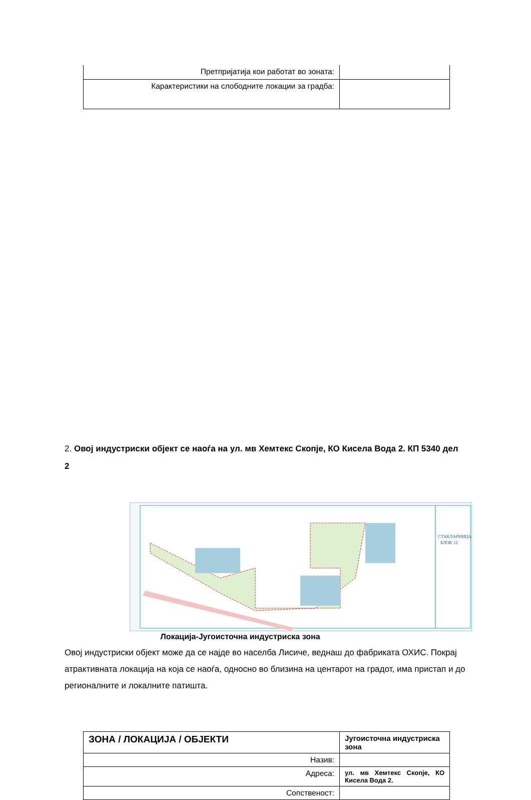| Претпријатија кои работат во зоната: | |
| Карактеристики на слободните локации за градба: | |
2. Овој индустриски објект се наоѓа на ул. мв Хемтекс Скопје, КО Кисела Вода 2. КП 5340 дел 2
СТАКЛАРНИЦА
БЛОК 12
Локација-Југоисточна индустриска зона
Овој индустриски објект може да се најде во населба Лисиче, веднаш до фабриката ОХИС. Покрај атрактивната локација на која се наоѓа, односно во близина на центарот на градот, има пристап и до регионалните и локалните патишта.
| ЗОНА / ЛОКАЦИЈА / ОБЈЕКТИ | Југоисточна индустриска зона |
| Назив: | |
| Адреса: | ул. мв Хемтекс Скопје, КО Кисела Вода 2. |
| Сопственост: | |